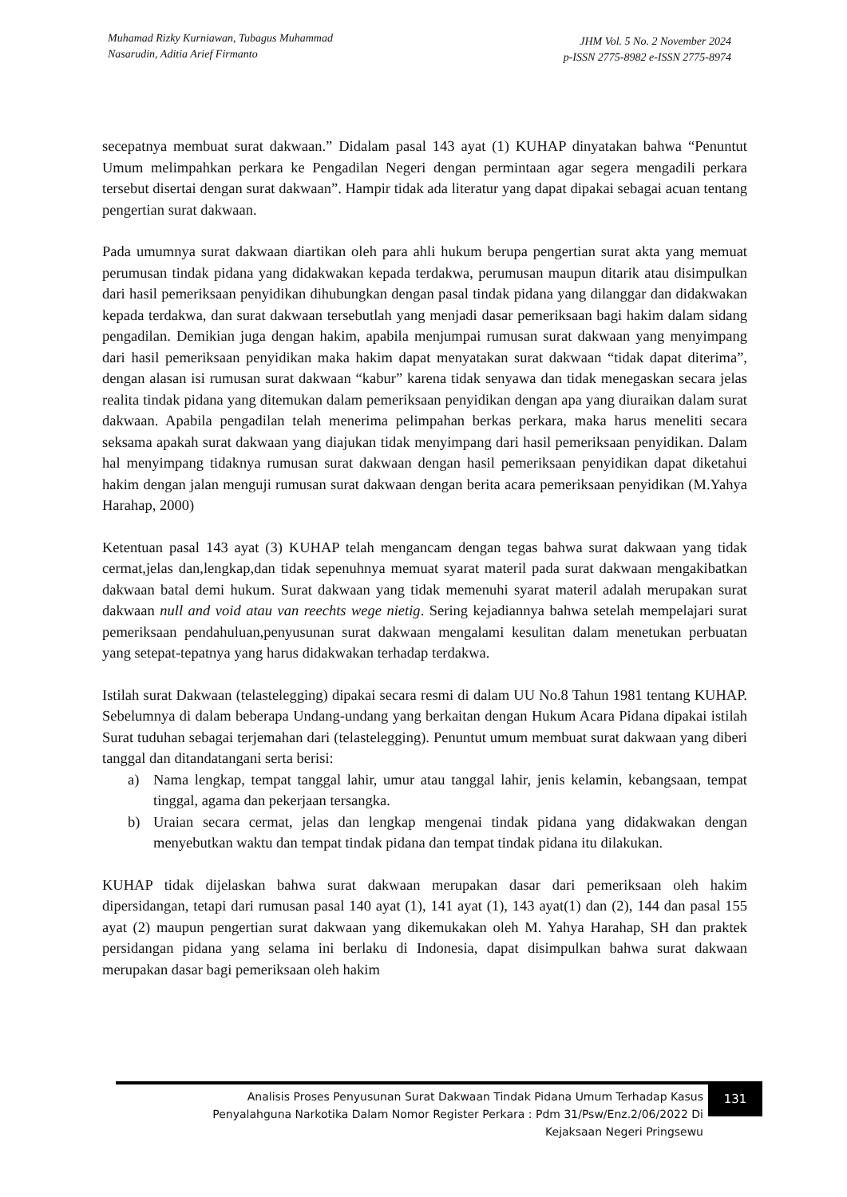Muhamad Rizky Kurniawan, Tubagus Muhammad
Nasarudin, Aditia Arief Firmanto
JHM Vol. 5 No. 2 November 2024
p-ISSN 2775-8982 e-ISSN 2775-8974
secepatnya membuat surat dakwaan.” Didalam pasal 143 ayat (1) KUHAP dinyatakan bahwa “Penuntut Umum melimpahkan perkara ke Pengadilan Negeri dengan permintaan agar segera mengadili perkara tersebut disertai dengan surat dakwaan”. Hampir tidak ada literatur yang dapat dipakai sebagai acuan tentang pengertian surat dakwaan.
Pada umumnya surat dakwaan diartikan oleh para ahli hukum berupa pengertian surat akta yang memuat perumusan tindak pidana yang didakwakan kepada terdakwa, perumusan maupun ditarik atau disimpulkan dari hasil pemeriksaan penyidikan dihubungkan dengan pasal tindak pidana yang dilanggar dan didakwakan kepada terdakwa, dan surat dakwaan tersebutlah yang menjadi dasar pemeriksaan bagi hakim dalam sidang pengadilan. Demikian juga dengan hakim, apabila menjumpai rumusan surat dakwaan yang menyimpang dari hasil pemeriksaan penyidikan maka hakim dapat menyatakan surat dakwaan “tidak dapat diterima”, dengan alasan isi rumusan surat dakwaan “kabur” karena tidak senyawa dan tidak menegaskan secara jelas realita tindak pidana yang ditemukan dalam pemeriksaan penyidikan dengan apa yang diuraikan dalam surat dakwaan. Apabila pengadilan telah menerima pelimpahan berkas perkara, maka harus meneliti secara seksama apakah surat dakwaan yang diajukan tidak menyimpang dari hasil pemeriksaan penyidikan. Dalam hal menyimpang tidaknya rumusan surat dakwaan dengan hasil pemeriksaan penyidikan dapat diketahui hakim dengan jalan menguji rumusan surat dakwaan dengan berita acara pemeriksaan penyidikan (M.Yahya Harahap, 2000)
Ketentuan pasal 143 ayat (3) KUHAP telah mengancam dengan tegas bahwa surat dakwaan yang tidak cermat,jelas dan,lengkap,dan tidak sepenuhnya memuat syarat materil pada surat dakwaan mengakibatkan dakwaan batal demi hukum. Surat dakwaan yang tidak memenuhi syarat materil adalah merupakan surat dakwaan null and void atau van reechts wege nietig. Sering kejadiannya bahwa setelah mempelajari surat pemeriksaan pendahuluan,penyusunan surat dakwaan mengalami kesulitan dalam menetukan perbuatan yang setepat-tepatnya yang harus didakwakan terhadap terdakwa.
Istilah surat Dakwaan (telastelegging) dipakai secara resmi di dalam UU No.8 Tahun 1981 tentang KUHAP. Sebelumnya di dalam beberapa Undang-undang yang berkaitan dengan Hukum Acara Pidana dipakai istilah Surat tuduhan sebagai terjemahan dari (telastelegging). Penuntut umum membuat surat dakwaan yang diberi tanggal dan ditandatangani serta berisi:
a) Nama lengkap, tempat tanggal lahir, umur atau tanggal lahir, jenis kelamin, kebangsaan, tempat tinggal, agama dan pekerjaan tersangka.
b) Uraian secara cermat, jelas dan lengkap mengenai tindak pidana yang didakwakan dengan menyebutkan waktu dan tempat tindak pidana dan tempat tindak pidana itu dilakukan.
KUHAP tidak dijelaskan bahwa surat dakwaan merupakan dasar dari pemeriksaan oleh hakim dipersidangan, tetapi dari rumusan pasal 140 ayat (1), 141 ayat (1), 143 ayat(1) dan (2), 144 dan pasal 155 ayat (2) maupun pengertian surat dakwaan yang dikemukakan oleh M. Yahya Harahap, SH dan praktek persidangan pidana yang selama ini berlaku di Indonesia, dapat disimpulkan bahwa surat dakwaan merupakan dasar bagi pemeriksaan oleh hakim
Analisis Proses Penyusunan Surat Dakwaan Tindak Pidana Umum Terhadap Kasus
Penyalahguna Narkotika Dalam Nomor Register Perkara : Pdm 31/Psw/Enz.2/06/2022 Di
Kejaksaan Negeri Pringsewu
131